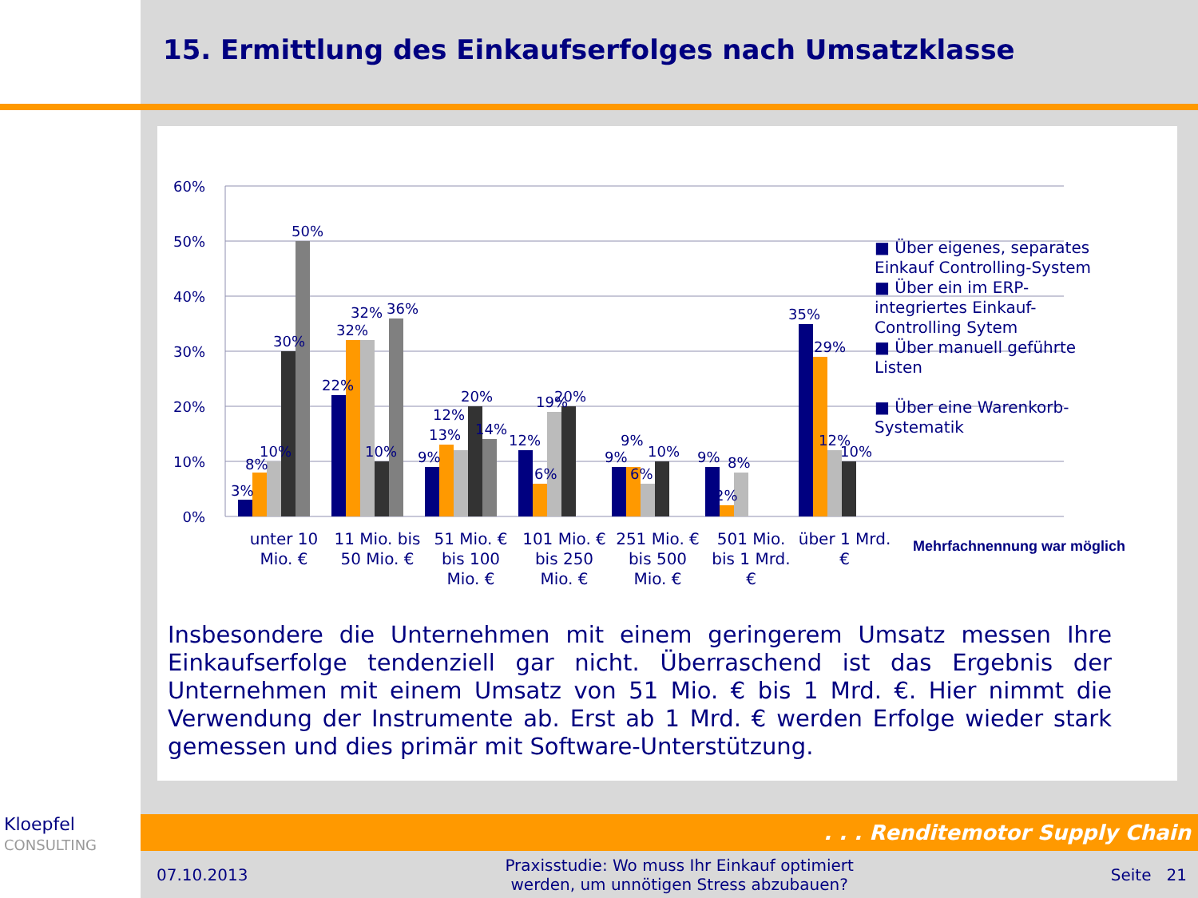15. Ermittlung des Einkaufserfolges nach Umsatzklasse
60%
50%
40%
30%
20%
10%
0%
3%
8%
10%
30%
50%
22%
32%
32%
10%
36%
9%
13%
12%
20%
14%
12%
6%
19%
20%
9%
9%
6%
10%
9%
2%
8%
35%
29%
12%
10%
unter 10 Mio. €
11 Mio. bis 50 Mio. €
51 Mio. € bis 100 Mio. €
101 Mio. € bis 250 Mio. €
251 Mio. € bis 500 Mio. €
501 Mio. bis 1 Mrd. €
über 1 Mrd. €
■ Über eigenes, separates Einkauf Controlling-System
■ Über ein im ERP-integriertes Einkauf-Controlling Sytem
■ Über manuell geführte Listen
■ Über eine Warenkorb-Systematik
Mehrfachnennung war möglich
Insbesondere die Unternehmen mit einem geringerem Umsatz messen Ihre Einkaufserfolge tendenziell gar nicht. Überraschend ist das Ergebnis der Unternehmen mit einem Umsatz von 51 Mio. € bis 1 Mrd. €. Hier nimmt die Verwendung der Instrumente ab. Erst ab 1 Mrd. € werden Erfolge wieder stark gemessen und dies primär mit Software-Unterstützung.
Kloepfel
CONSULTING
. . . Renditemotor Supply Chain
07.10.2013 Praxisstudie: Wo muss Ihr Einkauf optimiert
werden, um unnötigen Stress abzubauen? Seite 21